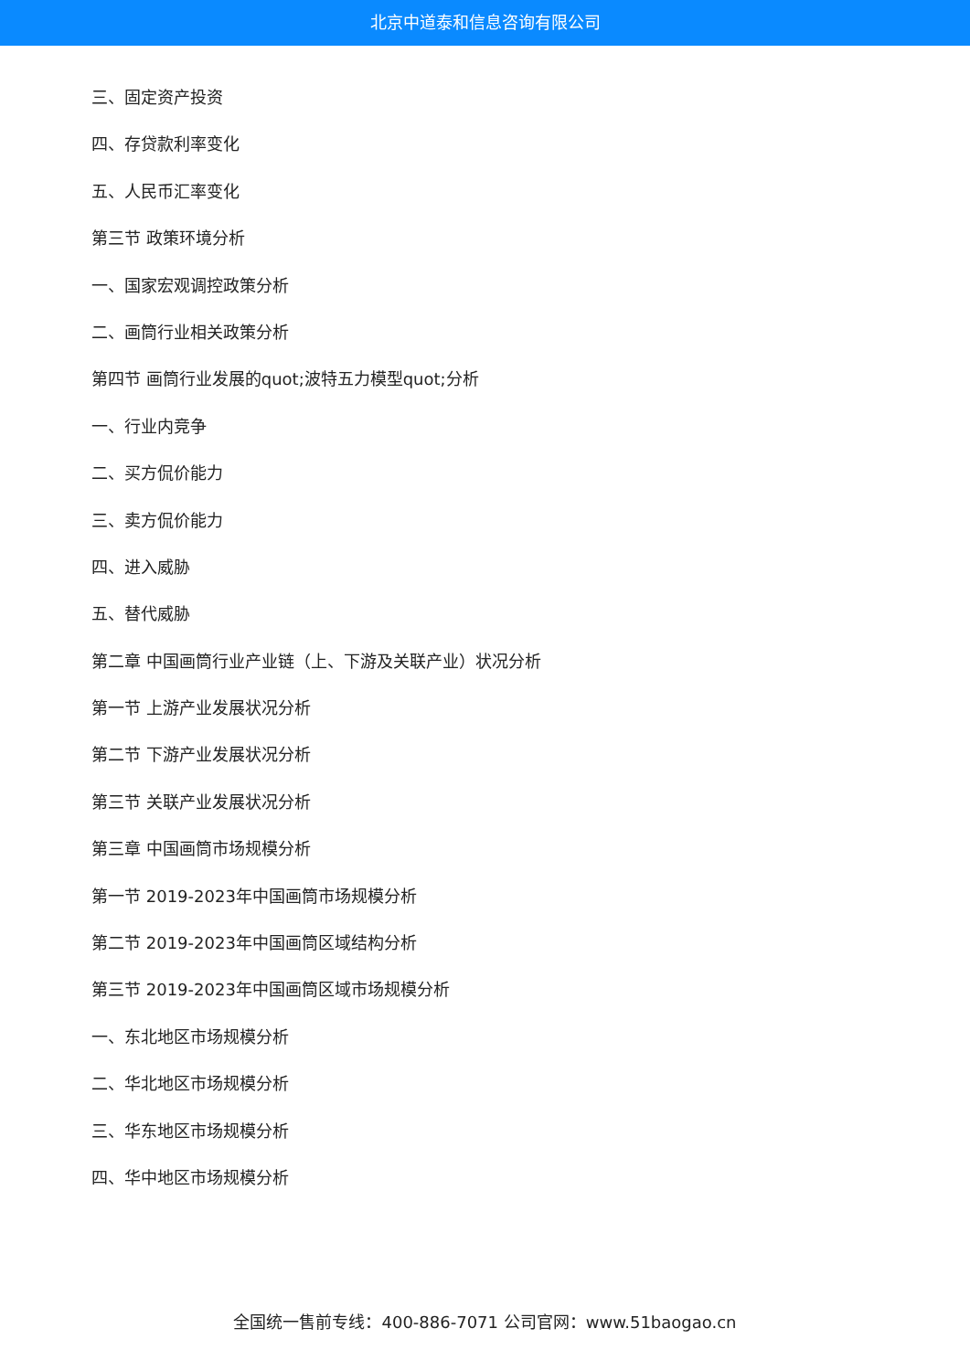北京中道泰和信息咨询有限公司
三、固定资产投资
四、存贷款利率变化
五、人民币汇率变化
第三节 政策环境分析
一、国家宏观调控政策分析
二、画筒行业相关政策分析
第四节 画筒行业发展的quot;波特五力模型quot;分析
一、行业内竞争
二、买方侃价能力
三、卖方侃价能力
四、进入威胁
五、替代威胁
第二章 中国画筒行业产业链（上、下游及关联产业）状况分析
第一节 上游产业发展状况分析
第二节 下游产业发展状况分析
第三节 关联产业发展状况分析
第三章 中国画筒市场规模分析
第一节 2019-2023年中国画筒市场规模分析
第二节 2019-2023年中国画筒区域结构分析
第三节 2019-2023年中国画筒区域市场规模分析
一、东北地区市场规模分析
二、华北地区市场规模分析
三、华东地区市场规模分析
四、华中地区市场规模分析
全国统一售前专线：400-886-7071 公司官网：www.51baogao.cn